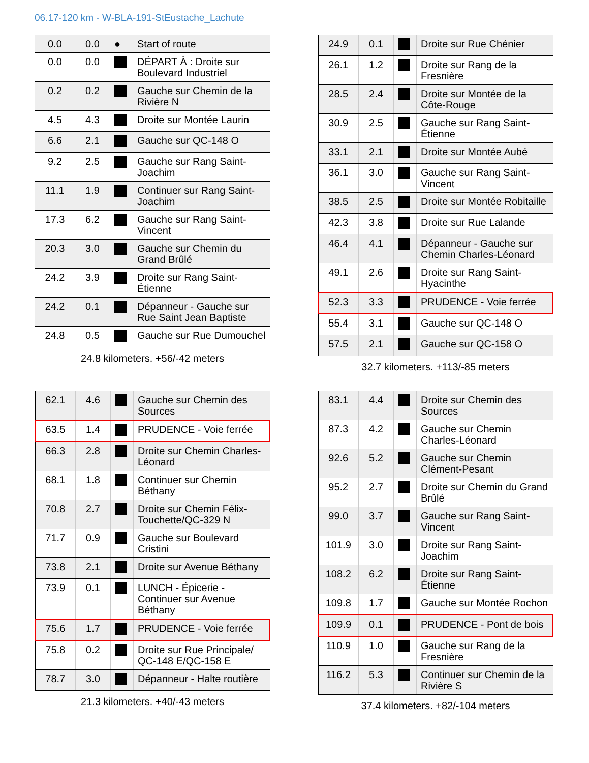06.17-120 km - W-BLA-191-StEustache_Lachute
| 0.0 | 0.0 | ● | Start of route |
| 0.0 | 0.0 | | DÉPART À : Droite sur Boulevard Industriel |
| 0.2 | 0.2 | | Gauche sur Chemin de la Rivière N |
| 4.5 | 4.3 | | Droite sur Montée Laurin |
| 6.6 | 2.1 | | Gauche sur QC-148 O |
| 9.2 | 2.5 | | Gauche sur Rang Saint-Joachim |
| 11.1 | 1.9 | | Continuer sur Rang Saint-Joachim |
| 17.3 | 6.2 | | Gauche sur Rang Saint-Vincent |
| 20.3 | 3.0 | | Gauche sur Chemin du Grand Brûlé |
| 24.2 | 3.9 | | Droite sur Rang Saint-Étienne |
| 24.2 | 0.1 | | Dépanneur - Gauche sur Rue Saint Jean Baptiste |
| 24.8 | 0.5 | | Gauche sur Rue Dumouchel |
24.8 kilometers. +56/-42 meters
| 24.9 | 0.1 | | Droite sur Rue Chénier |
| 26.1 | 1.2 | | Droite sur Rang de la Fresnière |
| 28.5 | 2.4 | | Droite sur Montée de la Côte-Rouge |
| 30.9 | 2.5 | | Gauche sur Rang Saint-Étienne |
| 33.1 | 2.1 | | Droite sur Montée Aubé |
| 36.1 | 3.0 | | Gauche sur Rang Saint-Vincent |
| 38.5 | 2.5 | | Droite sur Montée Robitaille |
| 42.3 | 3.8 | | Droite sur Rue Lalande |
| 46.4 | 4.1 | | Dépanneur - Gauche sur Chemin Charles-Léonard |
| 49.1 | 2.6 | | Droite sur Rang Saint-Hyacinthe |
| 52.3 | 3.3 | | PRUDENCE - Voie ferrée |
| 55.4 | 3.1 | | Gauche sur QC-148 O |
| 57.5 | 2.1 | | Gauche sur QC-158 O |
32.7 kilometers. +113/-85 meters
| 62.1 | 4.6 | | Gauche sur Chemin des Sources |
| 63.5 | 1.4 | | PRUDENCE - Voie ferrée |
| 66.3 | 2.8 | | Droite sur Chemin Charles-Léonard |
| 68.1 | 1.8 | | Continuer sur Chemin Béthany |
| 70.8 | 2.7 | | Droite sur Chemin Félix-Touchette/QC-329 N |
| 71.7 | 0.9 | | Gauche sur Boulevard Cristini |
| 73.8 | 2.1 | | Droite sur Avenue Béthany |
| 73.9 | 0.1 | | LUNCH - Épicerie - Continuer sur Avenue Béthany |
| 75.6 | 1.7 | | PRUDENCE - Voie ferrée |
| 75.8 | 0.2 | | Droite sur Rue Principale/ QC-148 E/QC-158 E |
| 78.7 | 3.0 | | Dépanneur - Halte routière |
21.3 kilometers. +40/-43 meters
| 83.1 | 4.4 | | Droite sur Chemin des Sources |
| 87.3 | 4.2 | | Gauche sur Chemin Charles-Léonard |
| 92.6 | 5.2 | | Gauche sur Chemin Clément-Pesant |
| 95.2 | 2.7 | | Droite sur Chemin du Grand Brûlé |
| 99.0 | 3.7 | | Gauche sur Rang Saint-Vincent |
| 101.9 | 3.0 | | Droite sur Rang Saint-Joachim |
| 108.2 | 6.2 | | Droite sur Rang Saint-Étienne |
| 109.8 | 1.7 | | Gauche sur Montée Rochon |
| 109.9 | 0.1 | | PRUDENCE - Pont de bois |
| 110.9 | 1.0 | | Gauche sur Rang de la Fresnière |
| 116.2 | 5.3 | | Continuer sur Chemin de la Rivière S |
37.4 kilometers. +82/-104 meters